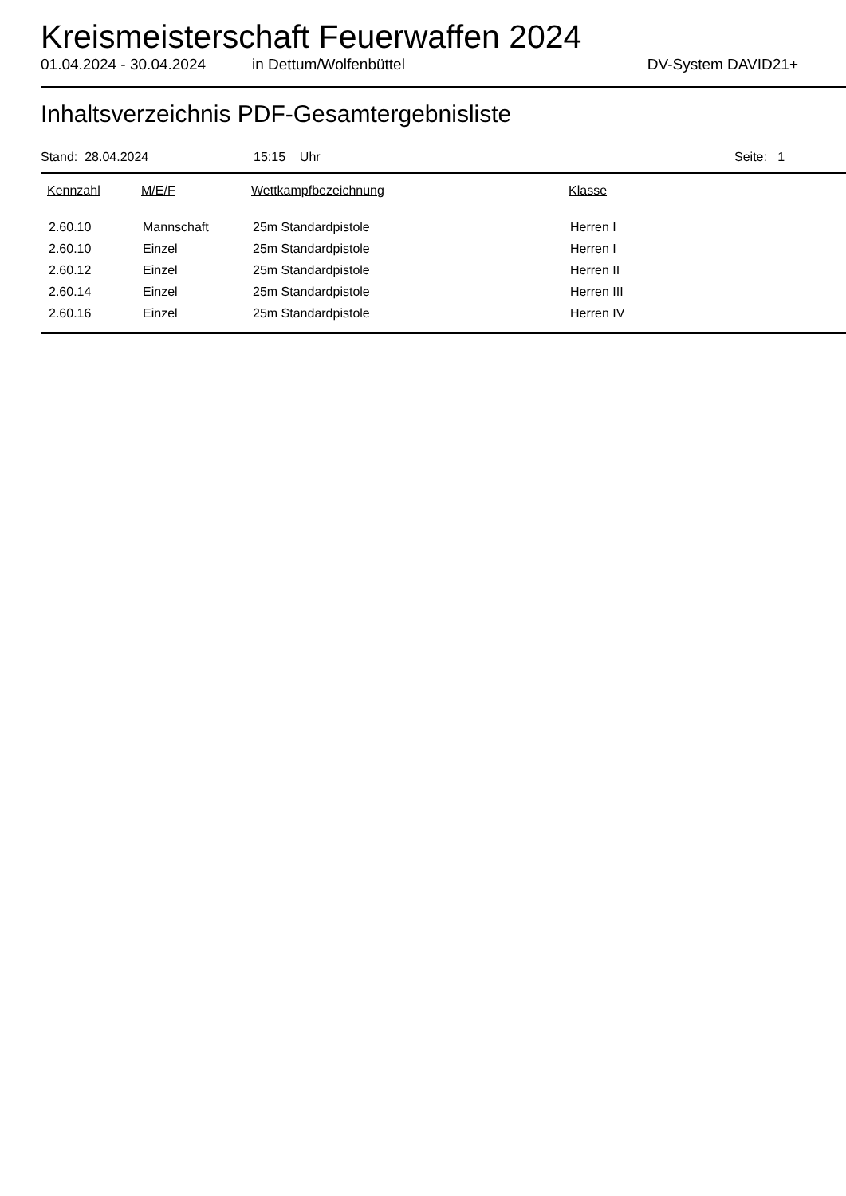Kreismeisterschaft Feuerwaffen 2024
01.04.2024 - 30.04.2024 in Dettum/Wolfenbüttel DV-System DAVID21+
Inhaltsverzeichnis PDF-Gesamtergebnisliste
Stand: 28.04.2024 15:15 Uhr Seite: 1
| Kennzahl | M/E/F | Wettkampfbezeichnung | Klasse |
| --- | --- | --- | --- |
| 2.60.10 | Mannschaft | 25m Standardpistole | Herren I |
| 2.60.10 | Einzel | 25m Standardpistole | Herren I |
| 2.60.12 | Einzel | 25m Standardpistole | Herren II |
| 2.60.14 | Einzel | 25m Standardpistole | Herren III |
| 2.60.16 | Einzel | 25m Standardpistole | Herren IV |